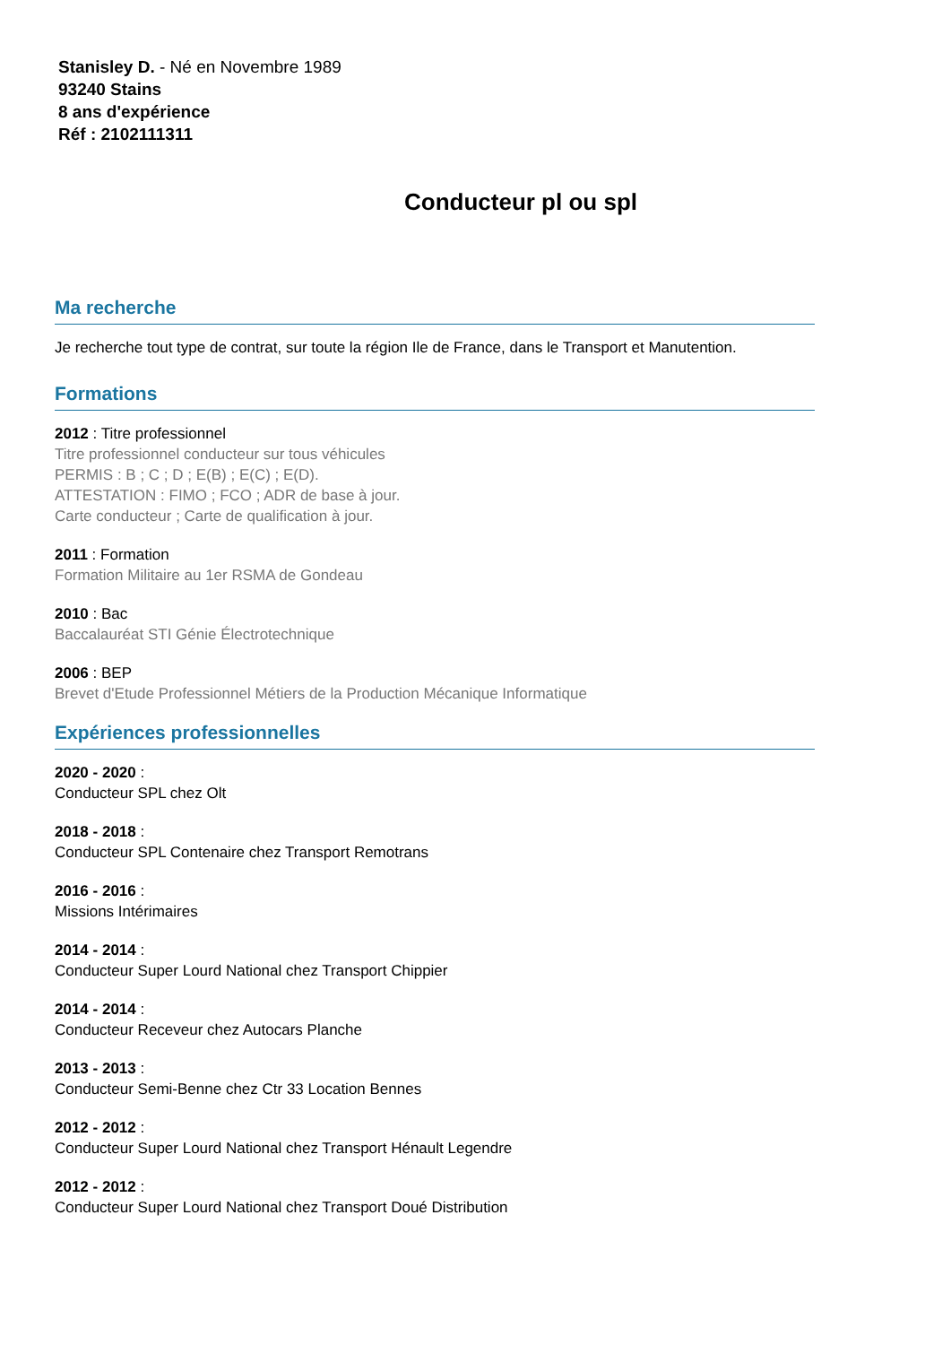Stanisley D. - Né en Novembre 1989
93240 Stains
8 ans d'expérience
Réf : 2102111311
Conducteur pl ou spl
Ma recherche
Je recherche tout type de contrat, sur toute la région Ile de France, dans le Transport et Manutention.
Formations
2012 : Titre professionnel
Titre professionnel conducteur sur tous véhicules
PERMIS : B ; C ; D ; E(B) ; E(C) ; E(D).
ATTESTATION : FIMO ; FCO ; ADR de base à jour.
Carte conducteur ; Carte de qualification à jour.
2011 : Formation
Formation Militaire au 1er RSMA de Gondeau
2010 : Bac
Baccalauréat STI Génie Électrotechnique
2006 : BEP
Brevet d'Etude Professionnel Métiers de la Production Mécanique Informatique
Expériences professionnelles
2020 - 2020 :
Conducteur SPL chez Olt
2018 - 2018 :
Conducteur SPL Contenaire chez Transport Remotrans
2016 - 2016 :
Missions Intérimaires
2014 - 2014 :
Conducteur Super Lourd National chez Transport Chippier
2014 - 2014 :
Conducteur Receveur chez Autocars Planche
2013 - 2013 :
Conducteur Semi-Benne chez Ctr 33 Location Bennes
2012 - 2012 :
Conducteur Super Lourd National chez Transport Hénault Legendre
2012 - 2012 :
Conducteur Super Lourd National chez Transport Doué Distribution